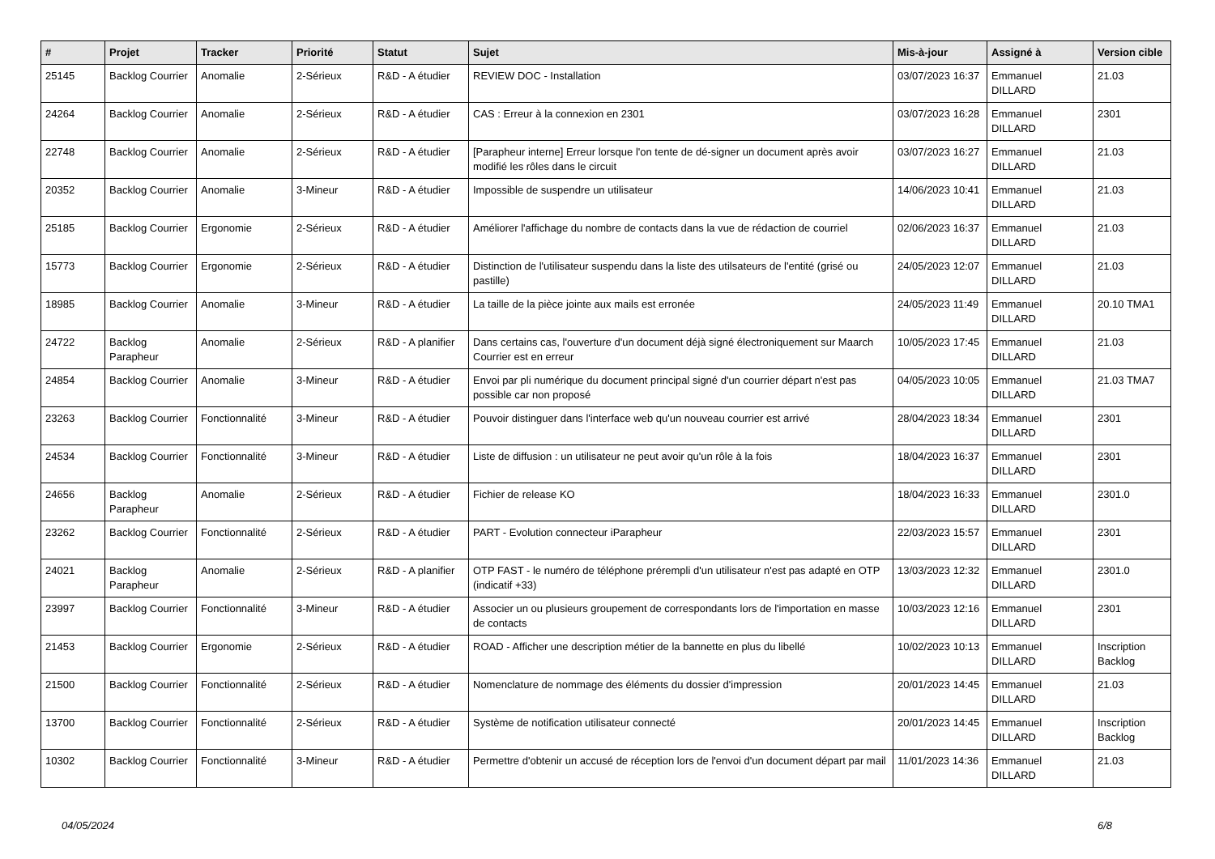| # | Projet | Tracker | Priorité | Statut | Sujet | Mis-à-jour | Assigné à | Version cible |
| --- | --- | --- | --- | --- | --- | --- | --- | --- |
| 25145 | Backlog Courrier | Anomalie | 2-Sérieux | R&D - A étudier | REVIEW DOC - Installation | 03/07/2023 16:37 | Emmanuel DILLARD | 21.03 |
| 24264 | Backlog Courrier | Anomalie | 2-Sérieux | R&D - A étudier | CAS : Erreur à la connexion en 2301 | 03/07/2023 16:28 | Emmanuel DILLARD | 2301 |
| 22748 | Backlog Courrier | Anomalie | 2-Sérieux | R&D - A étudier | [Parapheur interne] Erreur lorsque l'on tente de dé-signer un document après avoir modifié les rôles dans le circuit | 03/07/2023 16:27 | Emmanuel DILLARD | 21.03 |
| 20352 | Backlog Courrier | Anomalie | 3-Mineur | R&D - A étudier | Impossible de suspendre un utilisateur | 14/06/2023 10:41 | Emmanuel DILLARD | 21.03 |
| 25185 | Backlog Courrier | Ergonomie | 2-Sérieux | R&D - A étudier | Améliorer l'affichage du nombre de contacts dans la vue de rédaction de courriel | 02/06/2023 16:37 | Emmanuel DILLARD | 21.03 |
| 15773 | Backlog Courrier | Ergonomie | 2-Sérieux | R&D - A étudier | Distinction de l'utilisateur suspendu dans la liste des utilsateurs de l'entité (grisé ou pastille) | 24/05/2023 12:07 | Emmanuel DILLARD | 21.03 |
| 18985 | Backlog Courrier | Anomalie | 3-Mineur | R&D - A étudier | La taille de la pièce jointe aux mails est erronée | 24/05/2023 11:49 | Emmanuel DILLARD | 20.10 TMA1 |
| 24722 | Backlog Parapheur | Anomalie | 2-Sérieux | R&D - A planifier | Dans certains cas, l'ouverture d'un document déjà signé électroniquement sur Maarch Courrier est en erreur | 10/05/2023 17:45 | Emmanuel DILLARD | 21.03 |
| 24854 | Backlog Courrier | Anomalie | 3-Mineur | R&D - A étudier | Envoi par pli numérique du document principal signé d'un courrier départ n'est pas possible car non proposé | 04/05/2023 10:05 | Emmanuel DILLARD | 21.03 TMA7 |
| 23263 | Backlog Courrier | Fonctionnalité | 3-Mineur | R&D - A étudier | Pouvoir distinguer dans l'interface web qu'un nouveau courrier est arrivé | 28/04/2023 18:34 | Emmanuel DILLARD | 2301 |
| 24534 | Backlog Courrier | Fonctionnalité | 3-Mineur | R&D - A étudier | Liste de diffusion : un utilisateur ne peut avoir qu'un rôle à la fois | 18/04/2023 16:37 | Emmanuel DILLARD | 2301 |
| 24656 | Backlog Parapheur | Anomalie | 2-Sérieux | R&D - A étudier | Fichier de release KO | 18/04/2023 16:33 | Emmanuel DILLARD | 2301.0 |
| 23262 | Backlog Courrier | Fonctionnalité | 2-Sérieux | R&D - A étudier | PART - Evolution connecteur iParapheur | 22/03/2023 15:57 | Emmanuel DILLARD | 2301 |
| 24021 | Backlog Parapheur | Anomalie | 2-Sérieux | R&D - A planifier | OTP FAST - le numéro de téléphone prérempli d'un utilisateur n'est pas adapté en OTP (indicatif +33) | 13/03/2023 12:32 | Emmanuel DILLARD | 2301.0 |
| 23997 | Backlog Courrier | Fonctionnalité | 3-Mineur | R&D - A étudier | Associer un ou plusieurs groupement de correspondants lors de l'importation en masse de contacts | 10/03/2023 12:16 | Emmanuel DILLARD | 2301 |
| 21453 | Backlog Courrier | Ergonomie | 2-Sérieux | R&D - A étudier | ROAD - Afficher une description métier de la bannette en plus du libellé | 10/02/2023 10:13 | Emmanuel DILLARD | Inscription Backlog |
| 21500 | Backlog Courrier | Fonctionnalité | 2-Sérieux | R&D - A étudier | Nomenclature de nommage des éléments du dossier d'impression | 20/01/2023 14:45 | Emmanuel DILLARD | 21.03 |
| 13700 | Backlog Courrier | Fonctionnalité | 2-Sérieux | R&D - A étudier | Système de notification utilisateur connecté | 20/01/2023 14:45 | Emmanuel DILLARD | Inscription Backlog |
| 10302 | Backlog Courrier | Fonctionnalité | 3-Mineur | R&D - A étudier | Permettre d'obtenir un accusé de réception lors de l'envoi d'un document départ par mail | 11/01/2023 14:36 | Emmanuel DILLARD | 21.03 |
04/05/2024 6/8